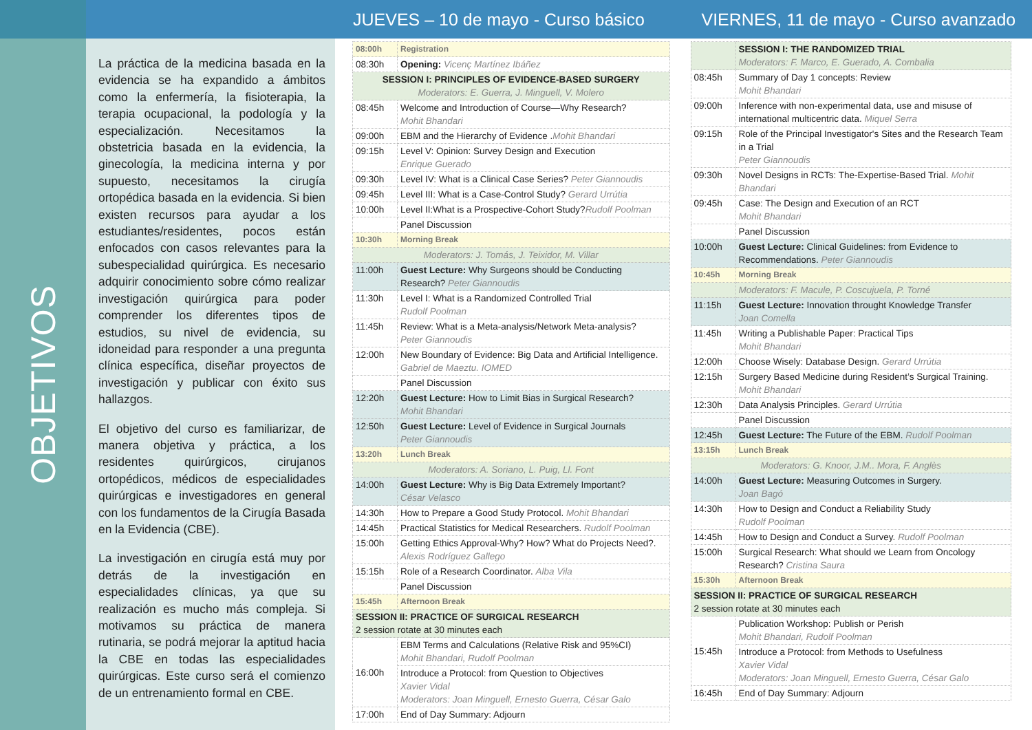OBJETIVOS
La práctica de la medicina basada en la evidencia se ha expandido a ámbitos como la enfermería, la fisioterapia, la terapia ocupacional, la podología y la especialización. Necesitamos la obstetricia basada en la evidencia, la ginecología, la medicina interna y por supuesto, necesitamos la cirugía ortopédica basada en la evidencia. Si bien existen recursos para ayudar a los estudiantes/residentes, pocos están enfocados con casos relevantes para la subespecialidad quirúrgica. Es necesario adquirir conocimiento sobre cómo realizar investigación quirúrgica para poder comprender los diferentes tipos de estudios, su nivel de evidencia, su idoneidad para responder a una pregunta clínica específica, diseñar proyectos de investigación y publicar con éxito sus hallazgos.
El objetivo del curso es familiarizar, de manera objetiva y práctica, a los residentes quirúrgicos, cirujanos ortopédicos, médicos de especialidades quirúrgicas e investigadores en general con los fundamentos de la Cirugía Basada en la Evidencia (CBE).
La investigación en cirugía está muy por detrás de la investigación en especialidades clínicas, ya que su realización es mucho más compleja. Si motivamos su práctica de manera rutinaria, se podrá mejorar la aptitud hacia la CBE en todas las especialidades quirúrgicas. Este curso será el comienzo de un entrenamiento formal en CBE.
JUEVES – 10 de mayo - Curso básico
| 08:00h | Registration |
| 08:30h | Opening: Vicenç Martínez Ibáñez |
| SESSION I: PRINCIPLES OF EVIDENCE-BASED SURGERY Moderators: E. Guerra, J. Minguell, V. Molero | |
| 08:45h | Welcome and Introduction of Course—Why Research? Mohit Bhandari |
| 09:00h | EBM and the Hierarchy of Evidence . Mohit Bhandari |
| 09:15h | Level V: Opinion: Survey Design and Execution Enrique Guerado |
| 09:30h | Level IV: What is a Clinical Case Series? Peter Giannoudis |
| 09:45h | Level III: What is a Case-Control Study? Gerard Urrútia |
| 10:00h | Level II:What is a Prospective-Cohort Study? Rudolf Poolman |
| | Panel Discussion |
| 10:30h | Morning Break |
| Moderators: J. Tomás, J. Teixidor, M. Villar | |
| 11:00h | Guest Lecture: Why Surgeons should be Conducting Research? Peter Giannoudis |
| 11:30h | Level I: What is a Randomized Controlled Trial Rudolf Poolman |
| 11:45h | Review: What is a Meta-analysis/Network Meta-analysis? Peter Giannoudis |
| 12:00h | New Boundary of Evidence: Big Data and Artificial Intelligence. Gabriel de Maeztu. IOMED |
| | Panel Discussion |
| 12:20h | Guest Lecture: How to Limit Bias in Surgical Research? Mohit Bhandari |
| 12:50h | Guest Lecture: Level of Evidence in Surgical Journals Peter Giannoudis |
| 13:20h | Lunch Break |
| Moderators: A. Soriano, L. Puig, Ll. Font | |
| 14:00h | Guest Lecture: Why is Big Data Extremely Important? César Velasco |
| 14:30h | How to Prepare a Good Study Protocol. Mohit Bhandari |
| 14:45h | Practical Statistics for Medical Researchers. Rudolf Poolman |
| 15:00h | Getting Ethics Approval-Why? How? What do Projects Need?. Alexis Rodríguez Gallego |
| 15:15h | Role of a Research Coordinator. Alba Vila |
| | Panel Discussion |
| 15:45h | Afternoon Break |
| SESSION II: PRACTICE OF SURGICAL RESEARCH 2 session rotate at 30 minutes each | |
| 16:00h | EBM Terms and Calculations (Relative Risk and 95%CI) Mohit Bhandari, Rudolf Poolman |
| | Introduce a Protocol: from Question to Objectives Xavier Vidal Moderators: Joan Minguell, Ernesto Guerra, César Galo |
| 17:00h | End of Day Summary: Adjourn |
VIERNES, 11 de mayo - Curso avanzado
| | SESSION I: THE RANDOMIZED TRIAL Moderators: F. Marco, E. Guerado, A. Combalia |
| 08:45h | Summary of Day 1 concepts: Review Mohit Bhandari |
| 09:00h | Inference with non-experimental data, use and misuse of international multicentric data. Miquel Serra |
| 09:15h | Role of the Principal Investigator's Sites and the Research Team in a Trial Peter Giannoudis |
| 09:30h | Novel Designs in RCTs: The-Expertise-Based Trial. Mohit Bhandari |
| 09:45h | Case: The Design and Execution of an RCT Mohit Bhandari |
| | Panel Discussion |
| 10:00h | Guest Lecture: Clinical Guidelines: from Evidence to Recommendations. Peter Giannoudis |
| 10:45h | Morning Break |
| | Moderators: F. Macule, P. Coscujuela, P. Torné |
| 11:15h | Guest Lecture: Innovation throught Knowledge Transfer Joan Comella |
| 11:45h | Writing a Publishable Paper: Practical Tips Mohit Bhandari |
| 12:00h | Choose Wisely: Database Design. Gerard Urrútia |
| 12:15h | Surgery Based Medicine during Resident’s Surgical Training. Mohit Bhandari |
| 12:30h | Data Analysis Principles. Gerard Urrútia |
| | Panel Discussion |
| 12:45h | Guest Lecture: The Future of the EBM. Rudolf Poolman |
| 13:15h | Lunch Break |
| Moderators: G. Knoor, J.M.. Mora, F. Anglès | |
| 14:00h | Guest Lecture: Measuring Outcomes in Surgery. Joan Bagó |
| 14:30h | How to Design and Conduct a Reliability Study Rudolf Poolman |
| 14:45h | How to Design and Conduct a Survey. Rudolf Poolman |
| 15:00h | Surgical Research: What should we Learn from Oncology Research? Cristina Saura |
| 15:30h | Afternoon Break |
| SESSION II: PRACTICE OF SURGICAL RESEARCH 2 session rotate at 30 minutes each | |
| 15:45h | Publication Workshop: Publish or Perish Mohit Bhandari, Rudolf Poolman |
| | Introduce a Protocol: from Methods to Usefulness Xavier Vidal Moderators: Joan Minguell, Ernesto Guerra, César Galo |
| 16:45h | End of Day Summary: Adjourn |